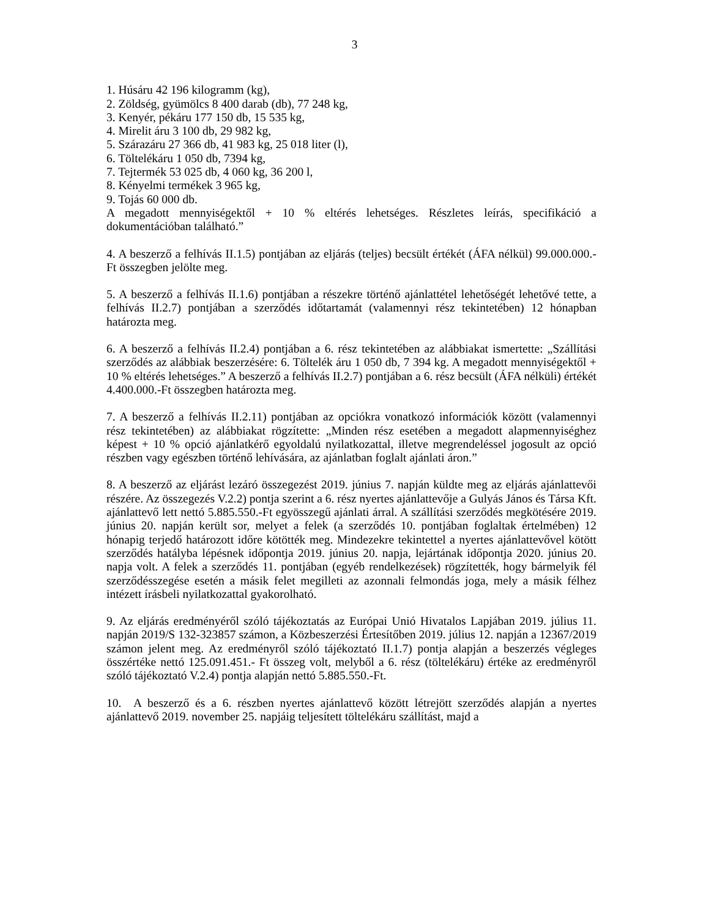3
1. Húsáru 42 196 kilogramm (kg),
2. Zöldség, gyümölcs 8 400 darab (db), 77 248 kg,
3. Kenyér, pékáru 177 150 db, 15 535 kg,
4. Mirelit áru 3 100 db, 29 982 kg,
5. Szárazáru 27 366 db, 41 983 kg, 25 018 liter (l),
6. Töltelékáru 1 050 db, 7394 kg,
7. Tejtermék 53 025 db, 4 060 kg, 36 200 l,
8. Kényelmi termékek 3 965 kg,
9. Tojás 60 000 db.
A megadott mennyiségektől + 10 % eltérés lehetséges. Részletes leírás, specifikáció a dokumentációban található.”
4. A beszerző a felhívás II.1.5) pontjában az eljárás (teljes) becsült értékét (ÁFA nélkül) 99.000.000.-Ft összegben jelölte meg.
5. A beszerző a felhívás II.1.6) pontjában a részekre történő ajánlattétel lehetőségét lehetővé tette, a felhívás II.2.7) pontjában a szerződés időtartamát (valamennyi rész tekintetében) 12 hónapban határozta meg.
6. A beszerző a felhívás II.2.4) pontjában a 6. rész tekintetében az alábbiakat ismertette: „Szállítási szerződés az alábbiak beszerzésére: 6. Töltelék áru 1 050 db, 7 394 kg. A megadott mennyiségektől + 10 % eltérés lehetséges.” A beszerző a felhívás II.2.7) pontjában a 6. rész becsült (ÁFA nélküli) értékét 4.400.000.-Ft összegben határozta meg.
7. A beszerző a felhívás II.2.11) pontjában az opciókra vonatkozó információk között (valamennyi rész tekintetében) az alábbiakat rögzítette: „Minden rész esetében a megadott alapmennyiséghez képest + 10 % opció ajánlatkérő egyoldalú nyilatkozattal, illetve megrendeléssel jogosult az opció részben vagy egészben történő lehívására, az ajánlatban foglalt ajánlati áron.”
8. A beszerző az eljárást lezáró összegezést 2019. június 7. napján küldte meg az eljárás ajánlattevői részére. Az összegezés V.2.2) pontja szerint a 6. rész nyertes ajánlattevője a Gulyás János és Társa Kft. ajánlattevő lett nettó 5.885.550.-Ft egyösszegű ajánlati árral. A szállítási szerződés megkötésére 2019. június 20. napján került sor, melyet a felek (a szerződés 10. pontjában foglaltak értelmében) 12 hónapig terjedő határozott időre kötötték meg. Mindezekre tekintettel a nyertes ajánlattevővel kötött szerződés hatályba lépésnek időpontja 2019. június 20. napja, lejártának időpontja 2020. június 20. napja volt. A felek a szerződés 11. pontjában (egyéb rendelkezések) rögzítették, hogy bármelyik fél szerződésszegése esetén a másik felet megilleti az azonnali felmondás joga, mely a másik félhez intézett írásbeli nyilatkozattal gyakorolható.
9. Az eljárás eredményéről szóló tájékoztatás az Európai Unió Hivatalos Lapjában 2019. július 11. napján 2019/S 132-323857 számon, a Közbeszerzési Értesítőben 2019. július 12. napján a 12367/2019 számon jelent meg. Az eredményről szóló tájékoztató II.1.7) pontja alapján a beszerzés végleges összértéke nettó 125.091.451.- Ft összeg volt, melyből a 6. rész (töltelékáru) értéke az eredményről szóló tájékoztató V.2.4) pontja alapján nettó 5.885.550.-Ft.
10. A beszerző és a 6. részben nyertes ajánlattevő között létrejött szerződés alapján a nyertes ajánlattevő 2019. november 25. napjáig teljesített töltelékáru szállítást, majd a